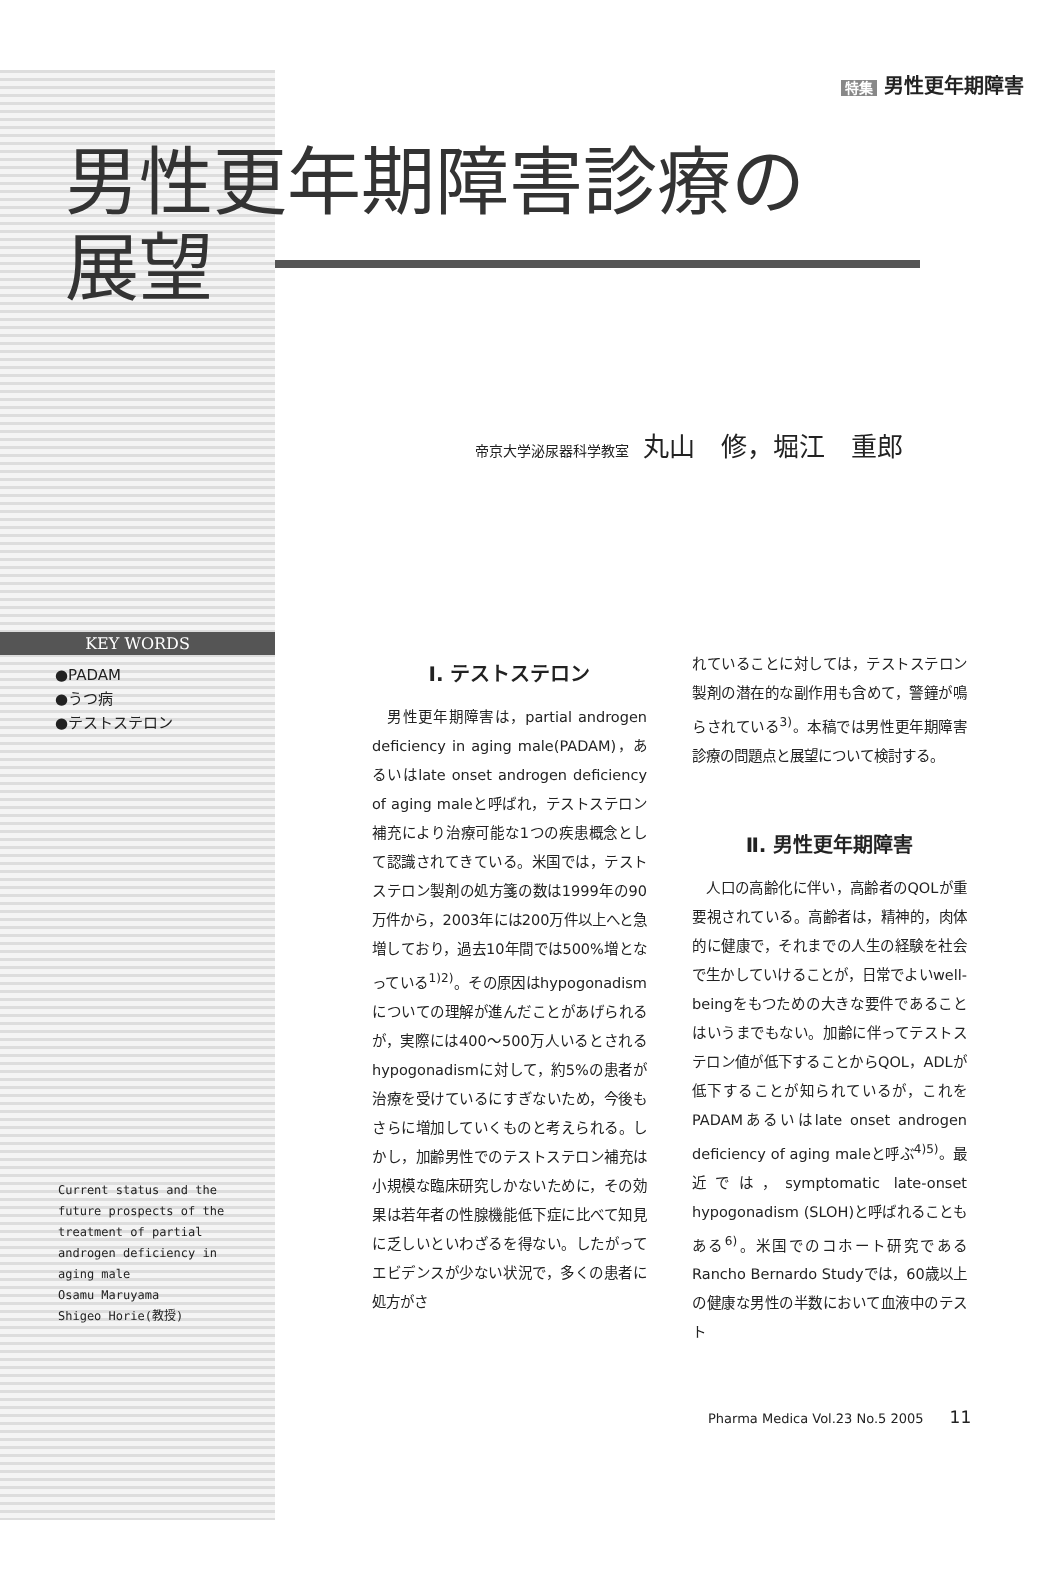特集 男性更年期障害
男性更年期障害診療の展望
帝京大学泌尿器科学教室 丸山　修，堀江　重郎
KEY WORDS
●PADAM
●うつ病
●テストステロン
Current status and the
future prospects of the
treatment of partial
androgen deficiency in
aging male
Osamu Maruyama
Shigeo Horie(教授)
Ⅰ. テストステロン
　男性更年期障害は，partial androgen deficiency in aging male(PADAM)，あるいはlate onset androgen deficiency of aging maleと呼ばれ，テストステロン補充により治療可能な1つの疾患概念として認識されてきている。米国では，テストステロン製剤の処方箋の数は1999年の90万件から，2003年には200万件以上へと急増しており，過去10年間では500%増となっている<sup>1)2)</sup>。その原因はhypogonadismについての理解が進んだことがあげられるが，実際には400～500万人いるとされるhypogonadismに対して，約5%の患者が治療を受けているにすぎないため，今後もさらに増加していくものと考えられる。しかし，加齢男性でのテストステロン補充は小規模な臨床研究しかないために，その効果は若年者の性腺機能低下症に比べて知見に乏しいといわざるを得ない。したがってエビデンスが少ない状況で，多くの患者に処方がさ
れていることに対しては，テストステロン製剤の潜在的な副作用も含めて，警鐘が鳴らされている<sup>3)</sup>。本稿では男性更年期障害診療の問題点と展望について検討する。
Ⅱ. 男性更年期障害
　人口の高齢化に伴い，高齢者のQOLが重要視されている。高齢者は，精神的，肉体的に健康で，それまでの人生の経験を社会で生かしていけることが，日常でよいwell-beingをもつための大きな要件であることはいうまでもない。加齢に伴ってテストステロン値が低下することからQOL，ADLが低下することが知られているが，これをPADAMあるいはlate onset androgen deficiency of aging maleと呼ぶ<sup>4)5)</sup>。最近では，symptomatic late-onset hypogonadism (SLOH)と呼ばれることもある<sup>6)</sup>。米国でのコホート研究であるRancho Bernardo Studyでは，60歳以上の健康な男性の半数において血液中のテスト
Pharma Medica Vol.23 No.5 2005　　11